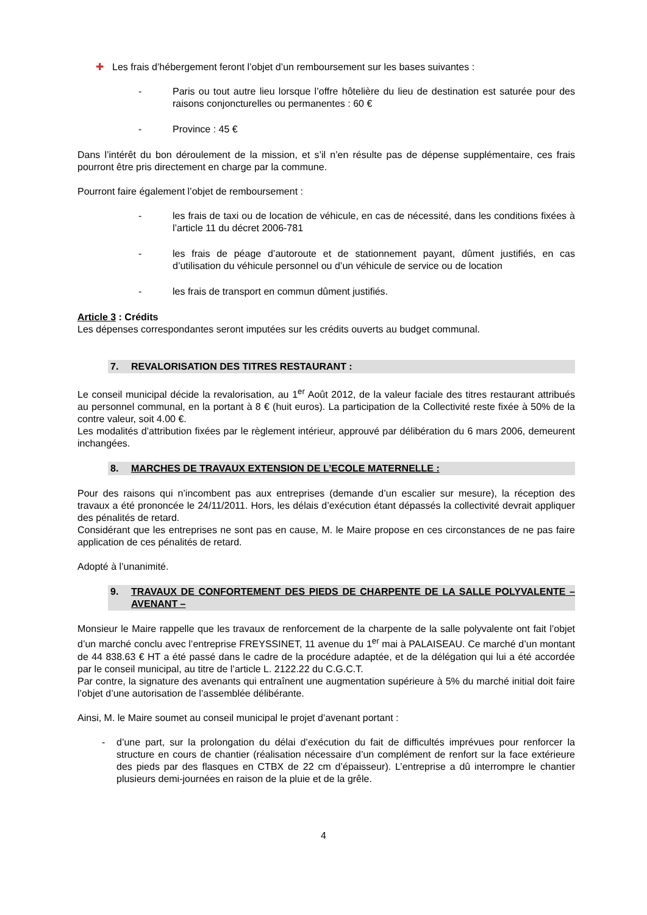✚ Les frais d’hébergement feront l’objet d’un remboursement sur les bases suivantes :
- Paris ou tout autre lieu lorsque l’offre hôtelière du lieu de destination est saturée pour des raisons conjoncturelles ou permanentes : 60 €
- Province : 45 €
Dans l’intérêt du bon déroulement de la mission, et s’il n’en résulte pas de dépense supplémentaire, ces frais pourront être pris directement en charge par la commune.
Pourront faire également l’objet de remboursement :
- les frais de taxi ou de location de véhicule, en cas de nécessité, dans les conditions fixées à l’article 11 du décret 2006-781
- les frais de péage d’autoroute et de stationnement payant, dûment justifiés, en cas d’utilisation du véhicule personnel ou d’un véhicule de service ou de location
- les frais de transport en commun dûment justifiés.
Article 3 : Crédits
Les dépenses correspondantes seront imputées sur les crédits ouverts au budget communal.
7. REVALORISATION DES TITRES RESTAURANT :
Le conseil municipal décide la revalorisation, au 1<sup>er</sup> Août 2012, de la valeur faciale des titres restaurant attribués au personnel communal, en la portant à 8 € (huit euros). La participation de la Collectivité reste fixée à 50% de la contre valeur, soit 4.00 €.
Les modalités d’attribution fixées par le règlement intérieur, approuvé par délibération du 6 mars 2006, demeurent inchangées.
8. MARCHES DE TRAVAUX EXTENSION DE L’ECOLE MATERNELLE :
Pour des raisons qui n’incombent pas aux entreprises (demande d’un escalier sur mesure), la réception des travaux a été prononcée le 24/11/2011. Hors, les délais d’exécution étant dépassés la collectivité devrait appliquer des pénalités de retard.
Considérant que les entreprises ne sont pas en cause, M. le Maire propose en ces circonstances de ne pas faire application de ces pénalités de retard.
Adopté à l’unanimité.
9. TRAVAUX DE CONFORTEMENT DES PIEDS DE CHARPENTE DE LA SALLE POLYVALENTE – AVENANT –
Monsieur le Maire rappelle que les travaux de renforcement de la charpente de la salle polyvalente ont fait l’objet d’un marché conclu avec l’entreprise FREYSSINET, 11 avenue du 1<sup>er</sup> mai à PALAISEAU. Ce marché d’un montant de 44 838.63 € HT a été passé dans le cadre de la procédure adaptée, et de la délégation qui lui a été accordée par le conseil municipal, au titre de l’article L. 2122.22 du C.G.C.T.
Par contre, la signature des avenants qui entraînent une augmentation supérieure à 5% du marché initial doit faire l’objet d’une autorisation de l’assemblée délibérante.
Ainsi, M. le Maire soumet au conseil municipal le projet d’avenant portant :
- d’une part, sur la prolongation du délai d’exécution du fait de difficultés imprévues pour renforcer la structure en cours de chantier (réalisation nécessaire d’un complément de renfort sur la face extérieure des pieds par des flasques en CTBX de 22 cm d’épaisseur). L’entreprise a dû interrompre le chantier plusieurs demi-journées en raison de la pluie et de la grêle.
4